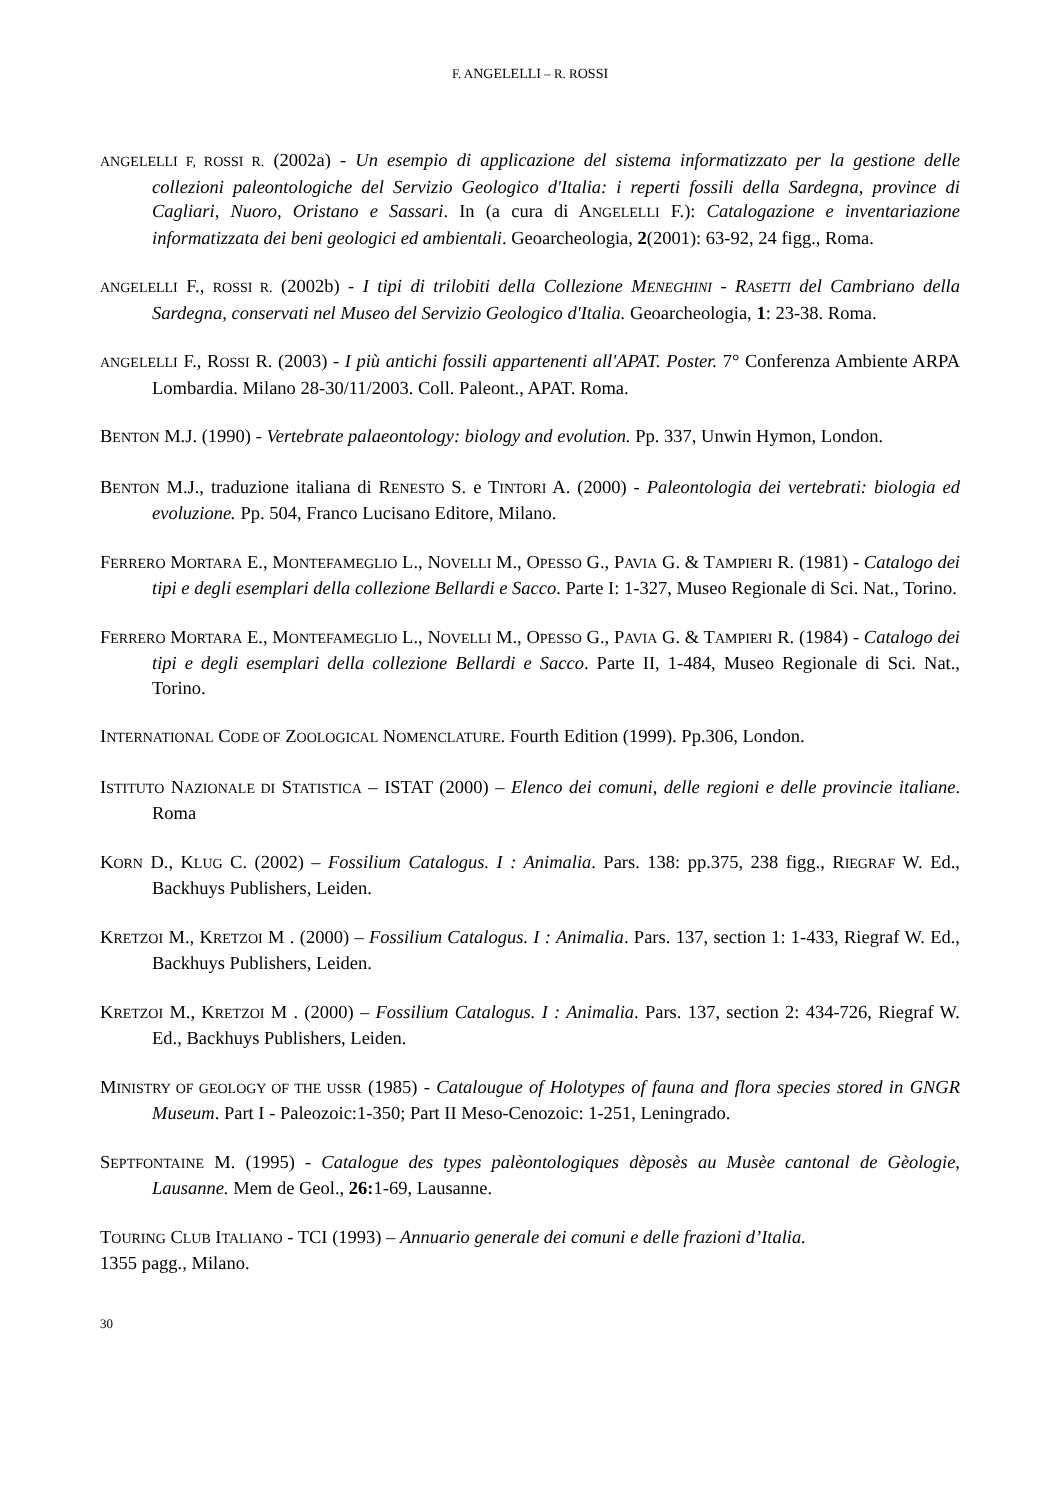F. ANGELELLI – R. ROSSI
ANGELELLI F, ROSSI R. (2002a) - Un esempio di applicazione del sistema informatizzato per la gestione delle collezioni paleontologiche del Servizio Geologico d'Italia: i reperti fossili della Sardegna, province di Cagliari, Nuoro, Oristano e Sassari. In (a cura di ANGELELLI F.): Catalogazione e inventariazione informatizzata dei beni geologici ed ambientali. Geoarcheologia, 2(2001): 63-92, 24 figg., Roma.
ANGELELLI F., ROSSI R. (2002b) - I tipi di trilobiti della Collezione MENEGHINI - RASETTI del Cambriano della Sardegna, conservati nel Museo del Servizio Geologico d'Italia. Geoarcheologia, 1: 23-38. Roma.
ANGELELLI F., ROSSI R. (2003) - I più antichi fossili appartenenti all'APAT. Poster. 7° Conferenza Ambiente ARPA Lombardia. Milano 28-30/11/2003. Coll. Paleont., APAT. Roma.
BENTON M.J. (1990) - Vertebrate palaeontology: biology and evolution. Pp. 337, Unwin Hymon, London.
BENTON M.J., traduzione italiana di RENESTO S. e TINTORI A. (2000) - Paleontologia dei vertebrati: biologia ed evoluzione. Pp. 504, Franco Lucisano Editore, Milano.
FERRERO MORTARA E., MONTEFAMEGLIO L., NOVELLI M., OPESSO G., PAVIA G. & TAMPIERI R. (1981) - Catalogo dei tipi e degli esemplari della collezione Bellardi e Sacco. Parte I: 1-327, Museo Regionale di Sci. Nat., Torino.
FERRERO MORTARA E., MONTEFAMEGLIO L., NOVELLI M., OPESSO G., PAVIA G. & TAMPIERI R. (1984) - Catalogo dei tipi e degli esemplari della collezione Bellardi e Sacco. Parte II, 1-484, Museo Regionale di Sci. Nat., Torino.
INTERNATIONAL CODE OF ZOOLOGICAL NOMENCLATURE. Fourth Edition (1999). Pp.306, London.
ISTITUTO NAZIONALE DI STATISTICA – ISTAT (2000) – Elenco dei comuni, delle regioni e delle provincie italiane. Roma
KORN D., KLUG C. (2002) – Fossilium Catalogus. I : Animalia. Pars. 138: pp.375, 238 figg., RIEGRAF W. Ed., Backhuys Publishers, Leiden.
KRETZOI M., KRETZOI M . (2000) – Fossilium Catalogus. I : Animalia. Pars. 137, section 1: 1-433, Riegraf W. Ed., Backhuys Publishers, Leiden.
KRETZOI M., KRETZOI M . (2000) – Fossilium Catalogus. I : Animalia. Pars. 137, section 2: 434-726, Riegraf W. Ed., Backhuys Publishers, Leiden.
MINISTRY OF GEOLOGY OF THE USSR (1985) - Catalougue of Holotypes of fauna and flora species stored in GNGR Museum. Part I - Paleozoic:1-350; Part II Meso-Cenozoic: 1-251, Leningrado.
SEPTFONTAINE M. (1995) - Catalogue des types palèontologiques dèposès au Musèe cantonal de Gèologie, Lausanne. Mem de Geol., 26: 1-69, Lausanne.
TOURING CLUB ITALIANO - TCI (1993) – Annuario generale dei comuni e delle frazioni d’Italia.
1355 pagg., Milano.
30